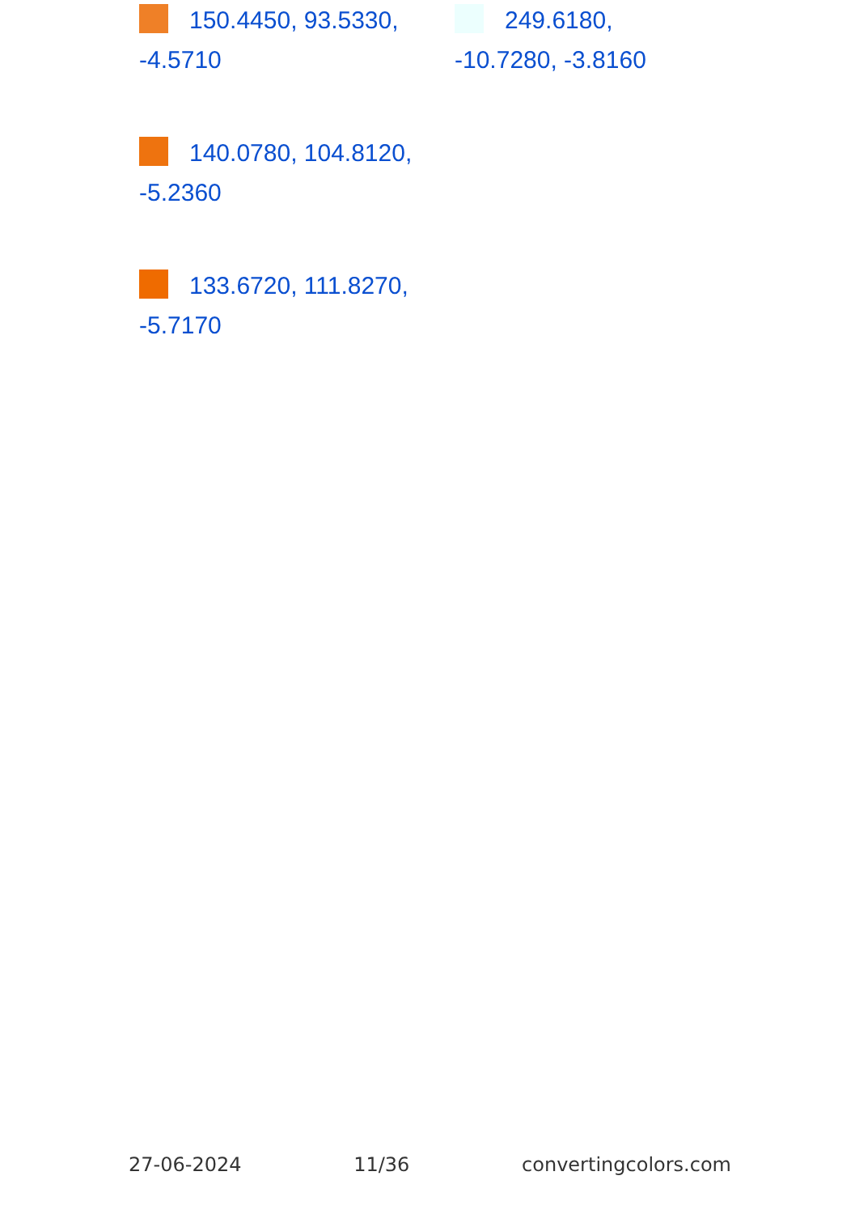150.4450, 93.5330, -4.5710
249.6180, -10.7280, -3.8160
140.0780, 104.8120, -5.2360
133.6720, 111.8270, -5.7170
27-06-2024 11/36 convertingcolors.com